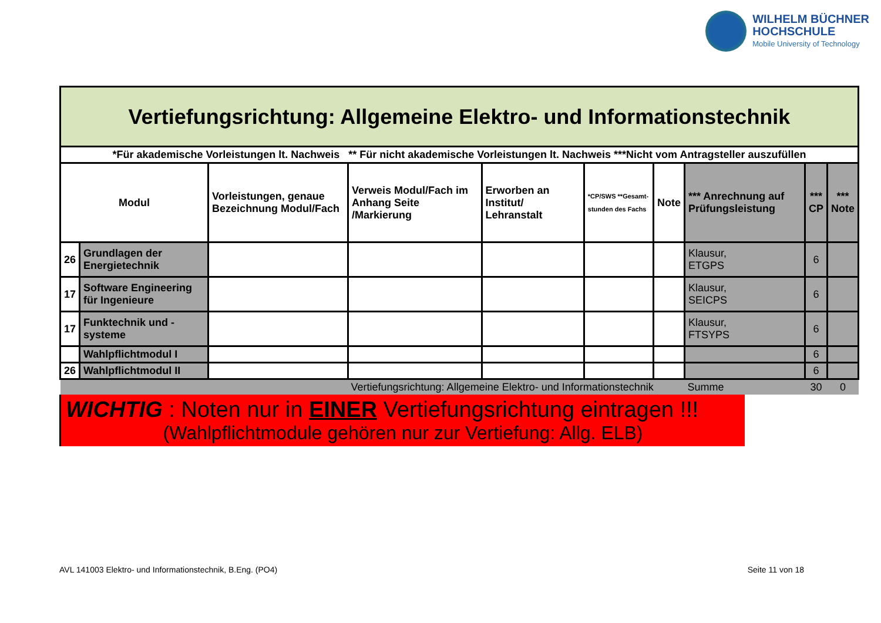WILHELM BÜCHNER
HOCHSCHULE
Mobile University of Technology
| Vertiefungsrichtung: Allgemeine Elektro- und Informationstechnik | | | | | | | | | |
| *Für akademische Vorleistungen lt. Nachweis ** Für nicht akademische Vorleistungen lt. Nachweis ***Nicht vom Antragsteller auszufüllen | | | | | | | | | |
| Modul | | Vorleistungen, genaue Bezeichnung Modul/Fach | Verweis Modul/Fach im Anhang Seite /Markierung | Erworben an Institut/ Lehranstalt | *CP/SWS **Gesamt-stunden des Fachs | Note | *** Anrechnung auf Prüfungsleistung | *** CP | *** Note |
| 26 | Grundlagen der Energietechnik | | | | | | Klausur, ETGPS | 6 | |
| 17 | Software Engineering für Ingenieure | | | | | | Klausur, SEICPS | 6 | |
| 17 | Funktechnik und -systeme | | | | | | Klausur, FTSYPS | 6 | |
| | Wahlpflichtmodul I | | | | | | | 6 | |
| 26 | Wahlpflichtmodul II | | | | | | | 6 | |
| | | | Vertiefungsrichtung: Allgemeine Elektro- und Informationstechnik | | | | Summe | 30 | 0 |
WICHTIG : Noten nur in EINER Vertiefungsrichtung eintragen !!!
(Wahlpflichtmodule gehören nur zur Vertiefung: Allg. ELB)
AVL 141003 Elektro- und Informationstechnik, B.Eng. (PO4) Seite 11 von 18